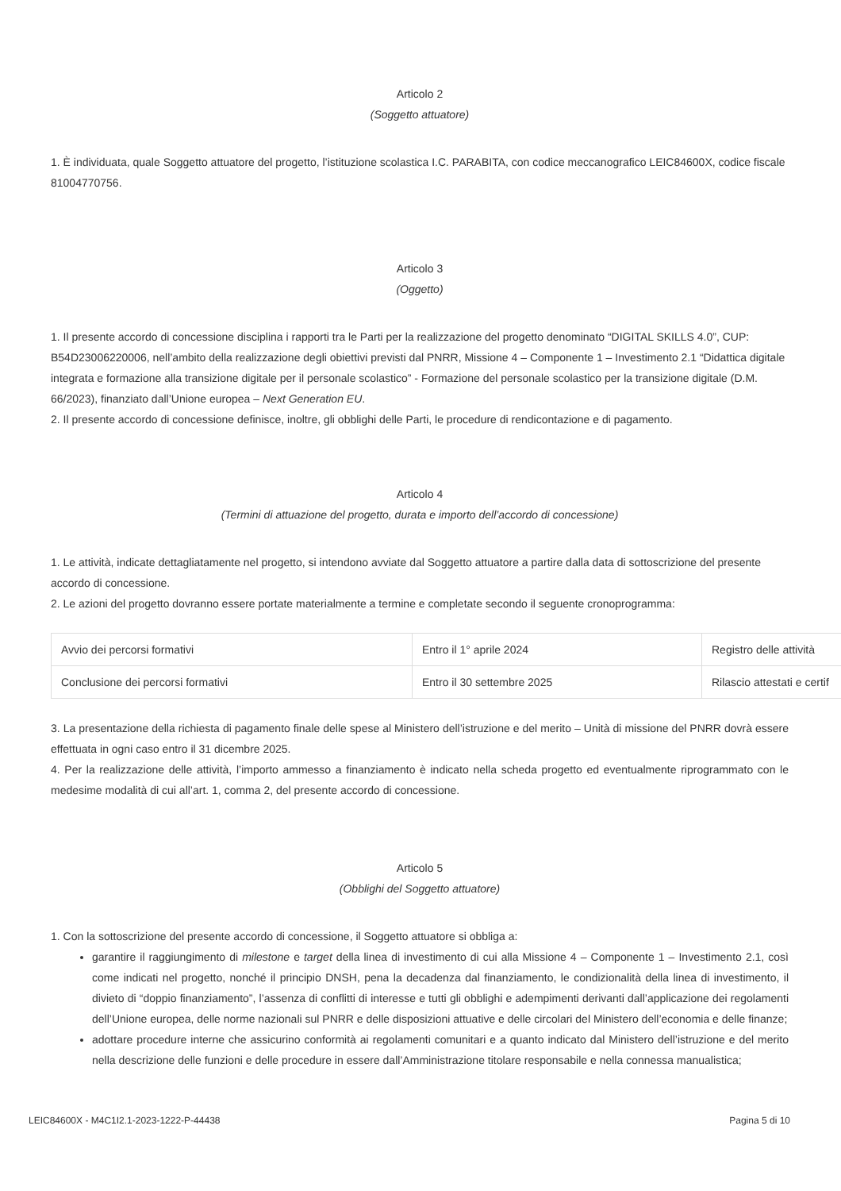Articolo 2
(Soggetto attuatore)
1. È individuata, quale Soggetto attuatore del progetto, l’istituzione scolastica I.C. PARABITA, con codice meccanografico LEIC84600X, codice fiscale 81004770756.
Articolo 3
(Oggetto)
1. Il presente accordo di concessione disciplina i rapporti tra le Parti per la realizzazione del progetto denominato “DIGITAL SKILLS 4.0”, CUP: B54D23006220006, nell’ambito della realizzazione degli obiettivi previsti dal PNRR, Missione 4 – Componente 1 – Investimento 2.1 “Didattica digitale integrata e formazione alla transizione digitale per il personale scolastico” - Formazione del personale scolastico per la transizione digitale (D.M. 66/2023), finanziato dall’Unione europea – Next Generation EU.
2. Il presente accordo di concessione definisce, inoltre, gli obblighi delle Parti, le procedure di rendicontazione e di pagamento.
Articolo 4
(Termini di attuazione del progetto, durata e importo dell’accordo di concessione)
1. Le attività, indicate dettagliatamente nel progetto, si intendono avviate dal Soggetto attuatore a partire dalla data di sottoscrizione del presente accordo di concessione.
2. Le azioni del progetto dovranno essere portate materialmente a termine e completate secondo il seguente cronoprogramma:
| Avvio dei percorsi formativi | Entro il 1° aprile 2024 | Registro delle attività |
| Conclusione dei percorsi formativi | Entro il 30 settembre 2025 | Rilascio attestati e certif |
3. La presentazione della richiesta di pagamento finale delle spese al Ministero dell’istruzione e del merito – Unità di missione del PNRR dovrà essere effettuata in ogni caso entro il 31 dicembre 2025.
4. Per la realizzazione delle attività, l’importo ammesso a finanziamento è indicato nella scheda progetto ed eventualmente riprogrammato con le medesime modalità di cui all’art. 1, comma 2, del presente accordo di concessione.
Articolo 5
(Obblighi del Soggetto attuatore)
1. Con la sottoscrizione del presente accordo di concessione, il Soggetto attuatore si obbliga a:
garantire il raggiungimento di milestone e target della linea di investimento di cui alla Missione 4 – Componente 1 – Investimento 2.1, così come indicati nel progetto, nonché il principio DNSH, pena la decadenza dal finanziamento, le condizionalità della linea di investimento, il divieto di “doppio finanziamento”, l’assenza di conflitti di interesse e tutti gli obblighi e adempimenti derivanti dall’applicazione dei regolamenti dell’Unione europea, delle norme nazionali sul PNRR e delle disposizioni attuative e delle circolari del Ministero dell’economia e delle finanze;
adottare procedure interne che assicurino conformità ai regolamenti comunitari e a quanto indicato dal Ministero dell’istruzione e del merito nella descrizione delle funzioni e delle procedure in essere dall’Amministrazione titolare responsabile e nella connessa manualistica;
LEIC84600X - M4C1I2.1-2023-1222-P-44438 Pagina 5 di 10